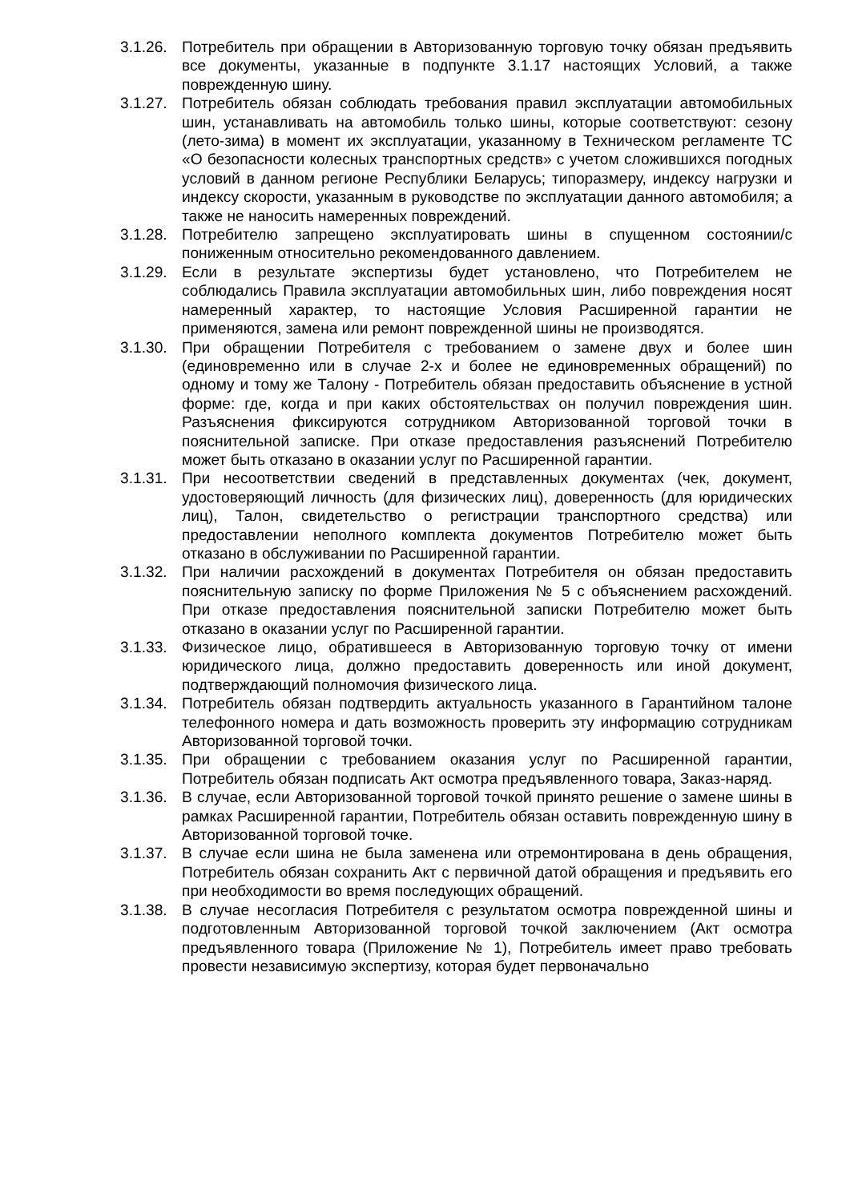3.1.26. Потребитель при обращении в Авторизованную торговую точку обязан предъявить все документы, указанные в подпункте 3.1.17 настоящих Условий, а также поврежденную шину.
3.1.27. Потребитель обязан соблюдать требования правил эксплуатации автомобильных шин, устанавливать на автомобиль только шины, которые соответствуют: сезону (лето-зима) в момент их эксплуатации, указанному в Техническом регламенте ТС «О безопасности колесных транспортных средств» с учетом сложившихся погодных условий в данном регионе Республики Беларусь; типоразмеру, индексу нагрузки и индексу скорости, указанным в руководстве по эксплуатации данного автомобиля; а также не наносить намеренных повреждений.
3.1.28. Потребителю запрещено эксплуатировать шины в спущенном состоянии/с пониженным относительно рекомендованного давлением.
3.1.29. Если в результате экспертизы будет установлено, что Потребителем не соблюдались Правила эксплуатации автомобильных шин, либо повреждения носят намеренный характер, то настоящие Условия Расширенной гарантии не применяются, замена или ремонт поврежденной шины не производятся.
3.1.30. При обращении Потребителя с требованием о замене двух и более шин (единовременно или в случае 2-х и более не единовременных обращений) по одному и тому же Талону - Потребитель обязан предоставить объяснение в устной форме: где, когда и при каких обстоятельствах он получил повреждения шин. Разъяснения фиксируются сотрудником Авторизованной торговой точки в пояснительной записке. При отказе предоставления разъяснений Потребителю может быть отказано в оказании услуг по Расширенной гарантии.
3.1.31. При несоответствии сведений в представленных документах (чек, документ, удостоверяющий личность (для физических лиц), доверенность (для юридических лиц), Талон, свидетельство о регистрации транспортного средства) или предоставлении неполного комплекта документов Потребителю может быть отказано в обслуживании по Расширенной гарантии.
3.1.32. При наличии расхождений в документах Потребителя он обязан предоставить пояснительную записку по форме Приложения № 5 с объяснением расхождений. При отказе предоставления пояснительной записки Потребителю может быть отказано в оказании услуг по Расширенной гарантии.
3.1.33. Физическое лицо, обратившееся в Авторизованную торговую точку от имени юридического лица, должно предоставить доверенность или иной документ, подтверждающий полномочия физического лица.
3.1.34. Потребитель обязан подтвердить актуальность указанного в Гарантийном талоне телефонного номера и дать возможность проверить эту информацию сотрудникам Авторизованной торговой точки.
3.1.35. При обращении с требованием оказания услуг по Расширенной гарантии, Потребитель обязан подписать Акт осмотра предъявленного товара, Заказ-наряд.
3.1.36. В случае, если Авторизованной торговой точкой принято решение о замене шины в рамках Расширенной гарантии, Потребитель обязан оставить поврежденную шину в Авторизованной торговой точке.
3.1.37. В случае если шина не была заменена или отремонтирована в день обращения, Потребитель обязан сохранить Акт с первичной датой обращения и предъявить его при необходимости во время последующих обращений.
3.1.38. В случае несогласия Потребителя с результатом осмотра поврежденной шины и подготовленным Авторизованной торговой точкой заключением (Акт осмотра предъявленного товара (Приложение № 1), Потребитель имеет право требовать провести независимую экспертизу, которая будет первоначально